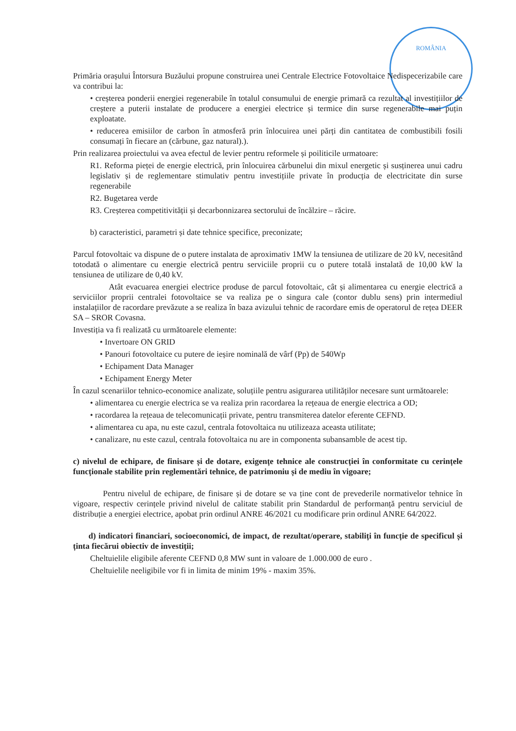ROMÂNIA
Primăria orașului Întorsura Buzăului propune construirea unei Centrale Electrice Fotovoltaice Nedispecerizabile care va contribui la:
• creșterea ponderii energiei regenerabile în totalul consumului de energie primară ca rezultat al investițiilor de creștere a puterii instalate de producere a energiei electrice și termice din surse regenerabile mai puțin exploatate.
• reducerea emisiilor de carbon în atmosferă prin înlocuirea unei părți din cantitatea de combustibili fosili consumați în fiecare an (cărbune, gaz natural).).
Prin realizarea proiectului va avea efectul de levier pentru reformele și poiliticile urmatoare:
R1. Reforma pieței de energie electrică, prin înlocuirea cărbunelui din mixul energetic și susținerea unui cadru legislativ și de reglementare stimulativ pentru investițiile private în producția de electricitate din surse regenerabile
R2. Bugetarea verde
R3. Creșterea competitivității și decarbonnizarea sectorului de încălzire – răcire.
b) caracteristici, parametri și date tehnice specifice, preconizate;
Parcul fotovoltaic va dispune de o putere instalata de aproximativ 1MW la tensiunea de utilizare de 20 kV, necesitând totodată o alimentare cu energie electrică pentru serviciile proprii cu o putere totală instalată de 10,00 kW la tensiunea de utilizare de 0,40 kV.
Atât evacuarea energiei electrice produse de parcul fotovoltaic, cât și alimentarea cu energie electrică a serviciilor proprii centralei fotovoltaice se va realiza pe o singura cale (contor dublu sens) prin intermediul instalațiilor de racordare prevăzute a se realiza în baza avizului tehnic de racordare emis de operatorul de rețea DEER SA – SROR Covasna.
Investiția va fi realizată cu următoarele elemente:
• Invertoare ON GRID
• Panouri fotovoltaice cu putere de ieșire nominală de vârf (Pp) de 540Wp
• Echipament Data Manager
• Echipament Energy Meter
În cazul scenariilor tehnico-economice analizate, soluțiile pentru asigurarea utilităților necesare sunt următoarele:
• alimentarea cu energie electrica se va realiza prin racordarea la rețeaua de energie electrica a OD;
• racordarea la rețeaua de telecomunicații private, pentru transmiterea datelor eferente CEFND.
• alimentarea cu apa, nu este cazul, centrala fotovoltaica nu utilizeaza aceasta utilitate;
• canalizare, nu este cazul, centrala fotovoltaica nu are in componenta subansamble de acest tip.
c) nivelul de echipare, de finisare și de dotare, exigențe tehnice ale construcției în conformitate cu cerințele funcționale stabilite prin reglementări tehnice, de patrimoniu și de mediu în vigoare;
Pentru nivelul de echipare, de finisare și de dotare se va ține cont de prevederile normativelor tehnice în vigoare, respectiv cerințele privind nivelul de calitate stabilit prin Standardul de performanță pentru serviciul de distribuție a energiei electrice, apobat prin ordinul ANRE 46/2021 cu modificare prin ordinul ANRE 64/2022.
d) indicatori financiari, socioeconomici, de impact, de rezultat/operare, stabiliți în funcție de specificul și ținta fiecărui obiectiv de investiții;
Cheltuielile eligibile aferente CEFND 0,8 MW sunt in valoare de 1.000.000 de euro .
Cheltuielile neeligibile vor fi in limita de minim 19% - maxim 35%.